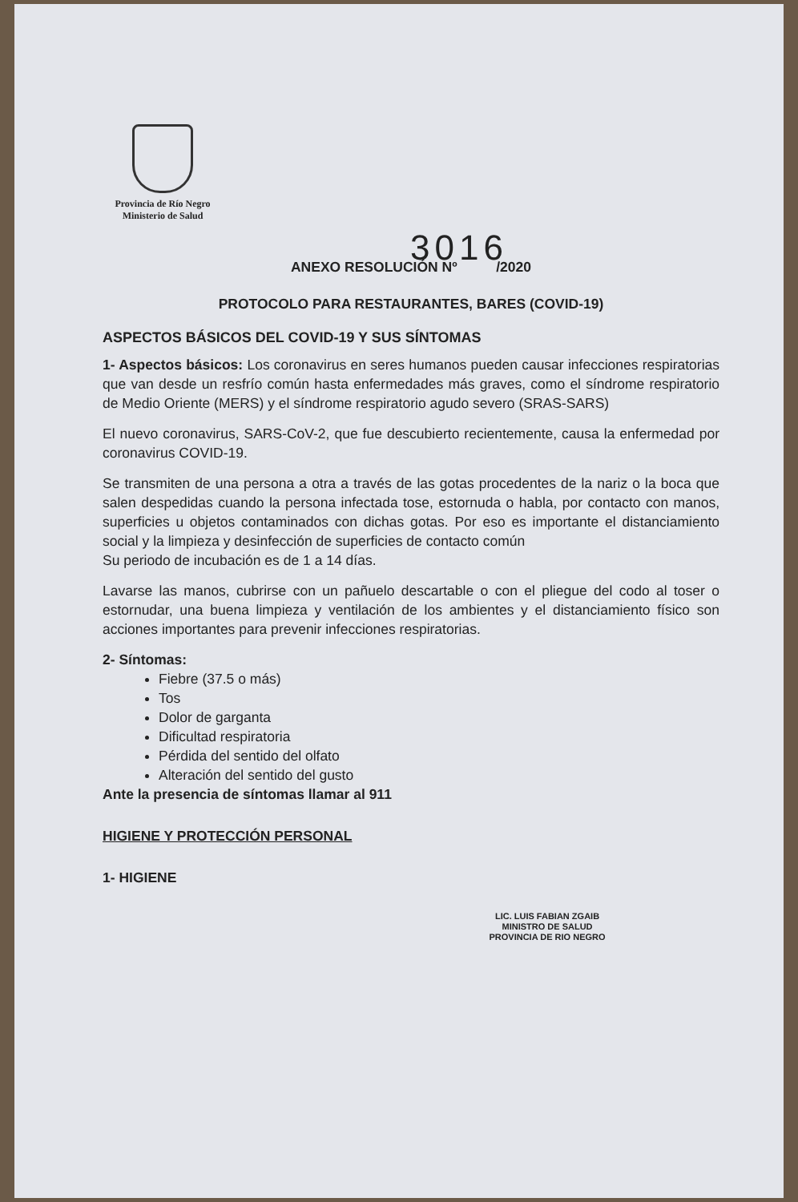Provincia de Río Negro
Ministerio de Salud
3016
ANEXO RESOLUCIÓN Nº /2020
PROTOCOLO PARA RESTAURANTES, BARES (COVID-19)
ASPECTOS BÁSICOS DEL COVID-19 Y SUS SÍNTOMAS
1- Aspectos básicos: Los coronavirus en seres humanos pueden causar infecciones respiratorias que van desde un resfrío común hasta enfermedades más graves, como el síndrome respiratorio de Medio Oriente (MERS) y el síndrome respiratorio agudo severo (SRAS-SARS)
El nuevo coronavirus, SARS-CoV-2, que fue descubierto recientemente, causa la enfermedad por coronavirus COVID-19.
Se transmiten de una persona a otra a través de las gotas procedentes de la nariz o la boca que salen despedidas cuando la persona infectada tose, estornuda o habla, por contacto con manos, superficies u objetos contaminados con dichas gotas. Por eso es importante el distanciamiento social y la limpieza y desinfección de superficies de contacto común
Su periodo de incubación es de 1 a 14 días.
Lavarse las manos, cubrirse con un pañuelo descartable o con el pliegue del codo al toser o estornudar, una buena limpieza y ventilación de los ambientes y el distanciamiento físico son acciones importantes para prevenir infecciones respiratorias.
2- Síntomas:
Fiebre (37.5 o más)
Tos
Dolor de garganta
Dificultad respiratoria
Pérdida del sentido del olfato
Alteración del sentido del gusto
Ante la presencia de síntomas llamar al 911
HIGIENE Y PROTECCIÓN PERSONAL
1- HIGIENE
LIC. LUIS FABIAN ZGAIB
MINISTRO DE SALUD
PROVINCIA DE RIO NEGRO